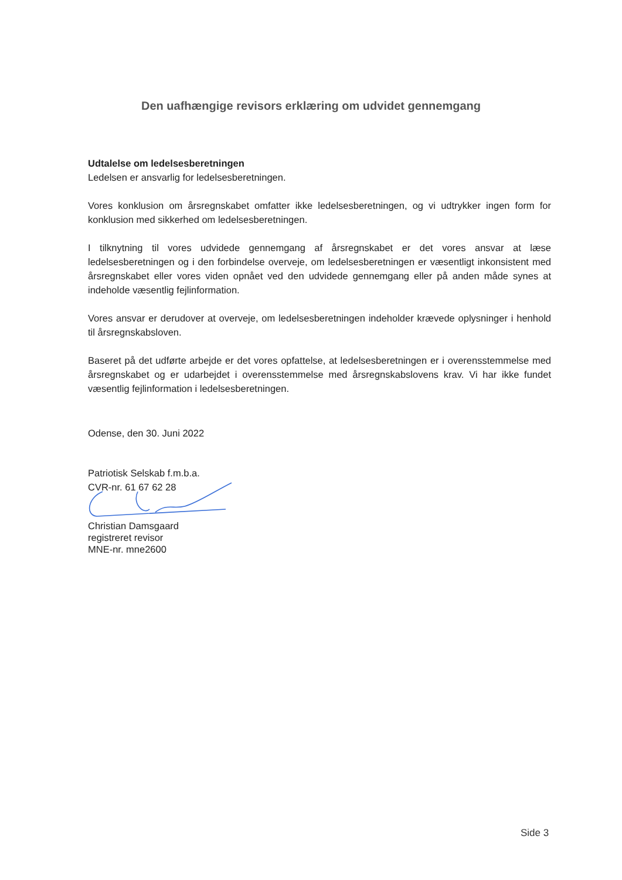Den uafhængige revisors erklæring om udvidet gennemgang
Udtalelse om ledelsesberetningen
Ledelsen er ansvarlig for ledelsesberetningen.
Vores konklusion om årsregnskabet omfatter ikke ledelsesberetningen, og vi udtrykker ingen form for konklusion med sikkerhed om ledelsesberetningen.
I tilknytning til vores udvidede gennemgang af årsregnskabet er det vores ansvar at læse ledelsesberetningen og i den forbindelse overveje, om ledelsesberetningen er væsentligt inkonsistent med årsregnskabet eller vores viden opnået ved den udvidede gennemgang eller på anden måde synes at indeholde væsentlig fejlinformation.
Vores ansvar er derudover at overveje, om ledelsesberetningen indeholder krævede oplysninger i henhold til årsregnskabsloven.
Baseret på det udførte arbejde er det vores opfattelse, at ledelsesberetningen er i overensstemmelse med årsregnskabet og er udarbejdet i overensstemmelse med årsregnskabslovens krav. Vi har ikke fundet væsentlig fejlinformation i ledelsesberetningen.
Odense, den 30. Juni 2022
Patriotisk Selskab f.m.b.a.
CVR-nr. 61 67 62 28
Christian Damsgaard
registreret revisor
MNE-nr. mne2600
Side 3